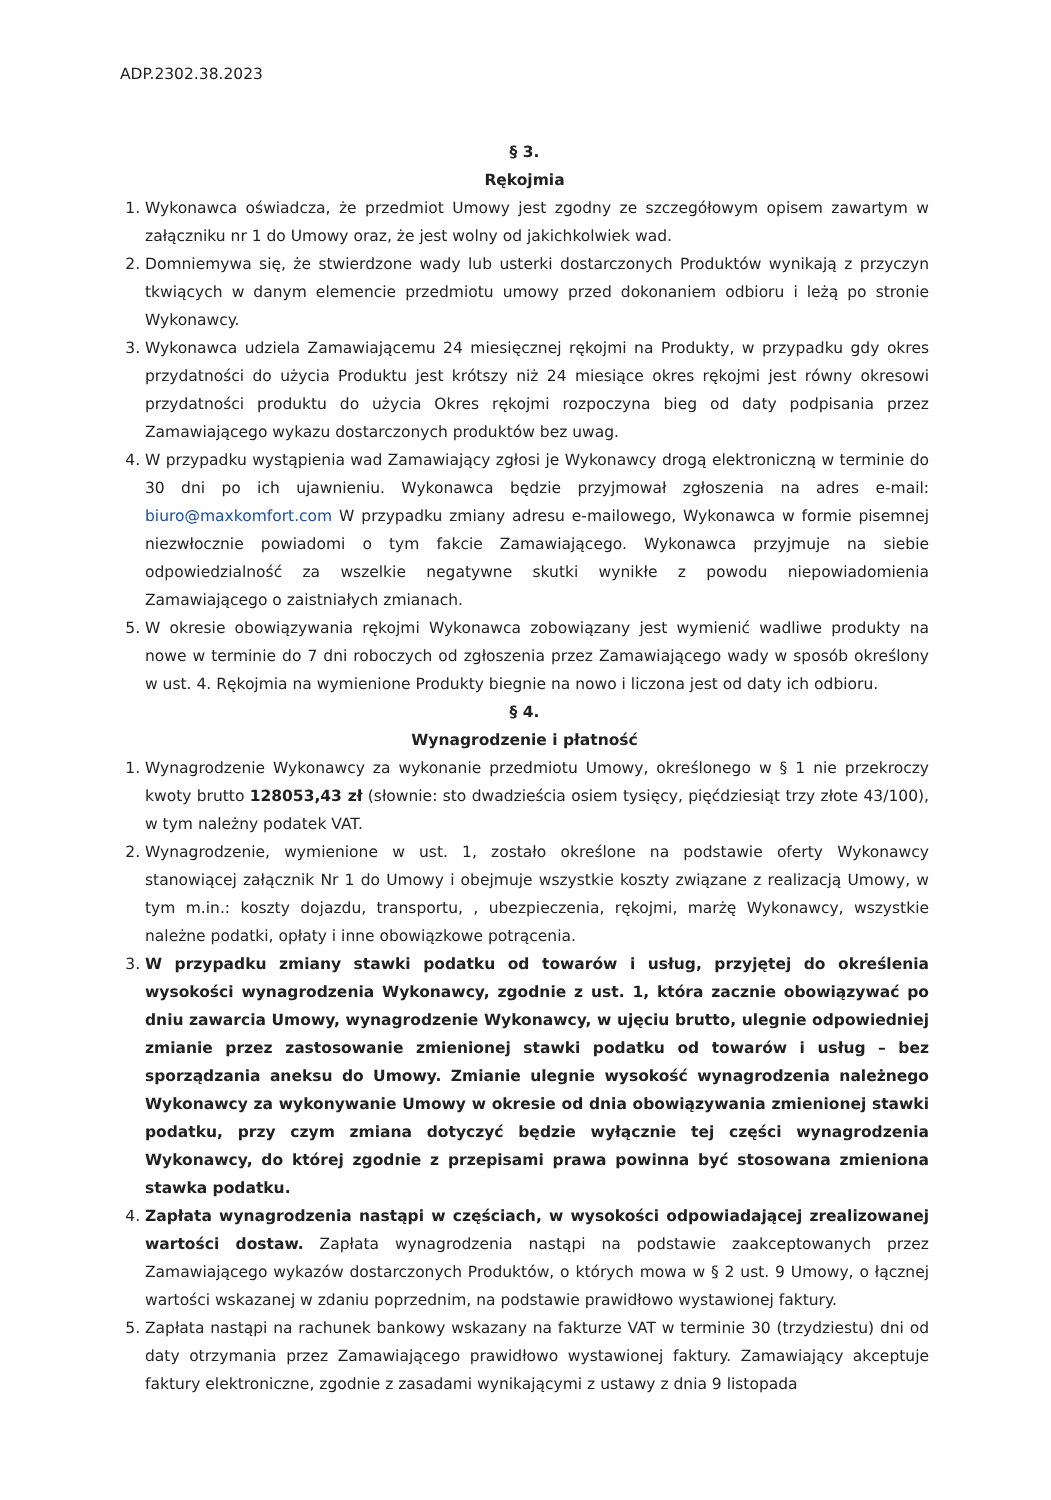ADP.2302.38.2023
§ 3.
Rękojmia
1. Wykonawca oświadcza, że przedmiot Umowy jest zgodny ze szczegółowym opisem zawartym w załączniku nr 1 do Umowy oraz, że jest wolny od jakichkolwiek wad.
2. Domniemywa się, że stwierdzone wady lub usterki dostarczonych Produktów wynikają z przyczyn tkwiących w danym elemencie przedmiotu umowy przed dokonaniem odbioru i leżą po stronie Wykonawcy.
3. Wykonawca udziela Zamawiającemu 24 miesięcznej rękojmi na Produkty, w przypadku gdy okres przydatności do użycia Produktu jest krótszy niż 24 miesiące okres rękojmi jest równy okresowi przydatności produktu do użycia Okres rękojmi rozpoczyna bieg od daty podpisania przez Zamawiającego wykazu dostarczonych produktów bez uwag.
4. W przypadku wystąpienia wad Zamawiający zgłosi je Wykonawcy drogą elektroniczną w terminie do 30 dni po ich ujawnieniu. Wykonawca będzie przyjmował zgłoszenia na adres e-mail: biuro@maxkomfort.com W przypadku zmiany adresu e-mailowego, Wykonawca w formie pisemnej niezwłocznie powiadomi o tym fakcie Zamawiającego. Wykonawca przyjmuje na siebie odpowiedzialność za wszelkie negatywne skutki wynikłe z powodu niepowiadomienia Zamawiającego o zaistniałych zmianach.
5. W okresie obowiązywania rękojmi Wykonawca zobowiązany jest wymienić wadliwe produkty na nowe w terminie do 7 dni roboczych od zgłoszenia przez Zamawiającego wady w sposób określony w ust. 4. Rękojmia na wymienione Produkty biegnie na nowo i liczona jest od daty ich odbioru.
§ 4.
Wynagrodzenie i płatność
1. Wynagrodzenie Wykonawcy za wykonanie przedmiotu Umowy, określonego w § 1 nie przekroczy kwoty brutto 128053,43 zł (słownie: sto dwadzieścia osiem tysięcy, pięćdziesiąt trzy złote 43/100), w tym należny podatek VAT.
2. Wynagrodzenie, wymienione w ust. 1, zostało określone na podstawie oferty Wykonawcy stanowiącej załącznik Nr 1 do Umowy i obejmuje wszystkie koszty związane z realizacją Umowy, w tym m.in.: koszty dojazdu, transportu, , ubezpieczenia, rękojmi, marżę Wykonawcy, wszystkie należne podatki, opłaty i inne obowiązkowe potrącenia.
3. W przypadku zmiany stawki podatku od towarów i usług, przyjętej do określenia wysokości wynagrodzenia Wykonawcy, zgodnie z ust. 1, która zacznie obowiązywać po dniu zawarcia Umowy, wynagrodzenie Wykonawcy, w ujęciu brutto, ulegnie odpowiedniej zmianie przez zastosowanie zmienionej stawki podatku od towarów i usług – bez sporządzania aneksu do Umowy. Zmianie ulegnie wysokość wynagrodzenia należnego Wykonawcy za wykonywanie Umowy w okresie od dnia obowiązywania zmienionej stawki podatku, przy czym zmiana dotyczyć będzie wyłącznie tej części wynagrodzenia Wykonawcy, do której zgodnie z przepisami prawa powinna być stosowana zmieniona stawka podatku.
4. Zapłata wynagrodzenia nastąpi w częściach, w wysokości odpowiadającej zrealizowanej wartości dostaw. Zapłata wynagrodzenia nastąpi na podstawie zaakceptowanych przez Zamawiającego wykazów dostarczonych Produktów, o których mowa w § 2 ust. 9 Umowy, o łącznej wartości wskazanej w zdaniu poprzednim, na podstawie prawidłowo wystawionej faktury.
5. Zapłata nastąpi na rachunek bankowy wskazany na fakturze VAT w terminie 30 (trzydziestu) dni od daty otrzymania przez Zamawiającego prawidłowo wystawionej faktury. Zamawiający akceptuje faktury elektroniczne, zgodnie z zasadami wynikającymi z ustawy z dnia 9 listopada
​